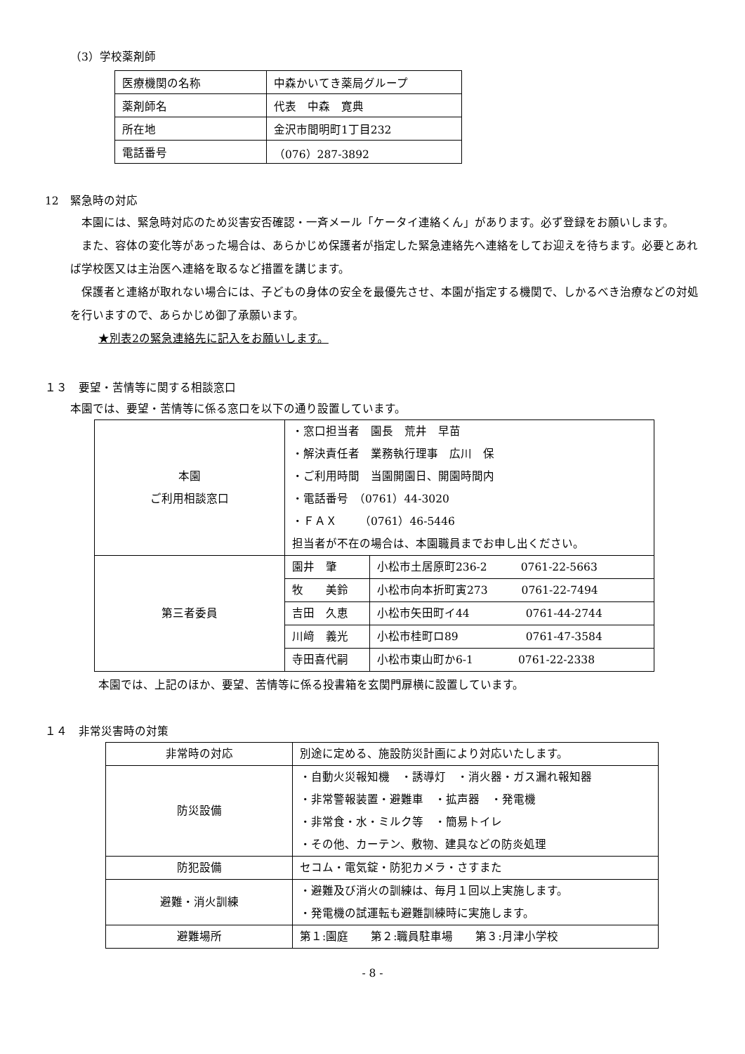（3）学校薬剤師
| 医療機関の名称 | 中森かいてき薬局グループ |
| 薬剤師名 | 代表 中森 寛典 |
| 所在地 | 金沢市間明町1丁目232 |
| 電話番号 | （076）287-3892 |
12　緊急時の対応
　本園には、緊急時対応のため災害安否確認・一斉メール「ケータイ連絡くん」があります。必ず登録をお願いします。
　また、容体の変化等があった場合は、あらかじめ保護者が指定した緊急連絡先へ連絡をしてお迎えを待ちます。必要とあれば学校医又は主治医へ連絡を取るなど措置を講じます。
　保護者と連絡が取れない場合には、子どもの身体の安全を最優先させ、本園が指定する機関で、しかるべき治療などの対処を行いますので、あらかじめ御了承願います。
★別表2の緊急連絡先に記入をお願いします。
１３　要望・苦情等に関する相談窓口
本園では、要望・苦情等に係る窓口を以下の通り設置しています。
| 本園 ご利用相談窓口 | ・窓口担当者 園長 荒井 早苗 ・解決責任者 業務執行理事 広川 保 ・ご利用時間 当園開園日、開園時間内 ・電話番号 （0761）44-3020 ・ＦＡＸ （0761）46-5446 担当者が不在の場合は、本園職員までお申し出ください。 | |
| 第三者委員 | 園井 肇 | 小松市土居原町236-2 0761-22-5663 |
| | 牧 美鈴 | 小松市向本折町寅273 0761-22-7494 |
| | 吉田 久恵 | 小松市矢田町イ44 0761-44-2744 |
| | 川﨑 義光 | 小松市桂町ロ89 0761-47-3584 |
| | 寺田喜代嗣 | 小松市東山町か6-1 0761-22-2338 |
本園では、上記のほか、要望、苦情等に係る投書箱を玄関門扉横に設置しています。
１４　非常災害時の対策
| 非常時の対応 | 別途に定める、施設防災計画により対応いたします。 |
| 防災設備 | ・自動火災報知機 ・誘導灯 ・消火器・ガス漏れ報知器 ・非常警報装置・避難車 ・拡声器 ・発電機 ・非常食・水・ミルク等 ・簡易トイレ ・その他、カーテン、敷物、建具などの防炎処理 |
| 防犯設備 | セコム・電気錠・防犯カメラ・さすまた |
| 避難・消火訓練 | ・避難及び消火の訓練は、毎月１回以上実施します。 ・発電機の試運転も避難訓練時に実施します。 |
| 避難場所 | 第１:園庭 第２:職員駐車場 第３:月津小学校 |
- 8 -